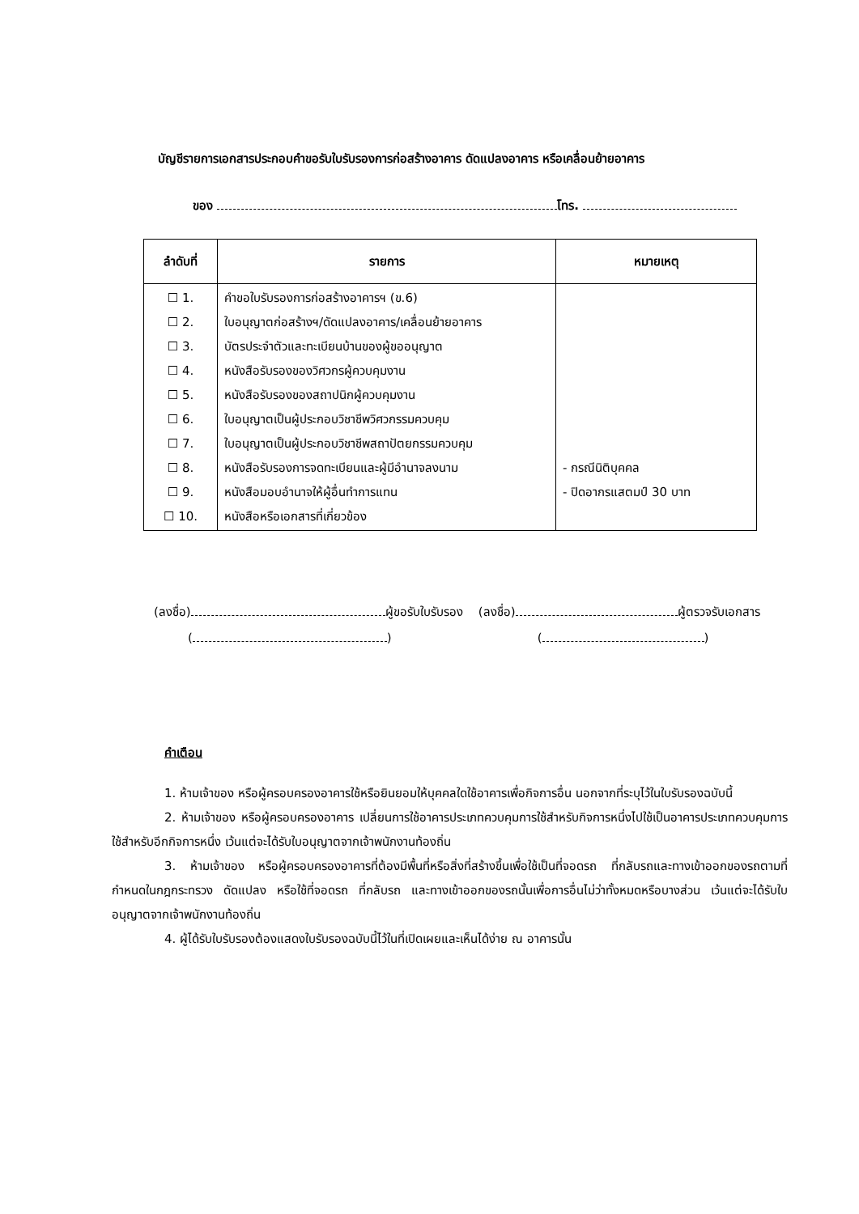บัญชีรายการเอกสารประกอบคำขอรับใบรับรองการก่อสร้างอาคาร ดัดแปลงอาคาร หรือเคลื่อนย้ายอาคาร
ของ โทร.
| ลำดับที่ | รายการ | หมายเหตุ |
| --- | --- | --- |
| ☐ 1. ☐ 2. ☐ 3. ☐ 4. ☐ 5. ☐ 6. ☐ 7. ☐ 8. ☐ 9. ☐ 10. | คำขอใบรับรองการก่อสร้างอาคารฯ (ข.6) ใบอนุญาตก่อสร้างฯ/ดัดแปลงอาคาร/เคลื่อนย้ายอาคาร บัตรประจำตัวและทะเบียนบ้านของผู้ขออนุญาต หนังสือรับรองของวิศวกรผู้ควบคุมงาน หนังสือรับรองของสถาปนิกผู้ควบคุมงาน ใบอนุญาตเป็นผู้ประกอบวิชาชีพวิศวกรรมควบคุม ใบอนุญาตเป็นผู้ประกอบวิชาชีพสถาปัตยกรรมควบคุม หนังสือรับรองการจดทะเบียนและผู้มีอำนาจลงนาม หนังสือมอบอำนาจให้ผู้อื่นทำการแทน หนังสือหรือเอกสารที่เกี่ยวข้อง | - กรณีนิติบุคคล - ปิดอากรแสตมป์ 30 บาท |
(ลงชื่อ) ผู้ขอรับใบรับรอง (ลงชื่อ) ผู้ตรวจรับเอกสาร
( ) ( )
คำเตือน
1. ห้ามเจ้าของ หรือผู้ครอบครองอาคารใช้หรือยินยอมให้บุคคลใดใช้อาคารเพื่อกิจการอื่น นอกจากที่ระบุไว้ในใบรับรองฉบับนี้
2. ห้ามเจ้าของ หรือผู้ครอบครองอาคาร เปลี่ยนการใช้อาคารประเภทควบคุมการใช้สำหรับกิจการหนึ่งไปใช้เป็นอาคารประเภทควบคุมการใช้สำหรับอีกกิจการหนึ่ง เว้นแต่จะได้รับใบอนุญาตจากเจ้าพนักงานท้องถิ่น
3. ห้ามเจ้าของ หรือผู้ครอบครองอาคารที่ต้องมีพื้นที่หรือสิ่งที่สร้างขึ้นเพื่อใช้เป็นที่จอดรถ ที่กลับรถและทางเข้าออกของรถตามที่กำหนดในกฎกระทรวง ดัดแปลง หรือใช้ที่จอดรถ ที่กลับรถ และทางเข้าออกของรถนั้นเพื่อการอื่นไม่ว่าทั้งหมดหรือบางส่วน เว้นแต่จะได้รับใบอนุญาตจากเจ้าพนักงานท้องถิ่น
4. ผู้ได้รับใบรับรองต้องแสดงใบรับรองฉบับนี้ไว้ในที่เปิดเผยและเห็นได้ง่าย ณ อาคารนั้น